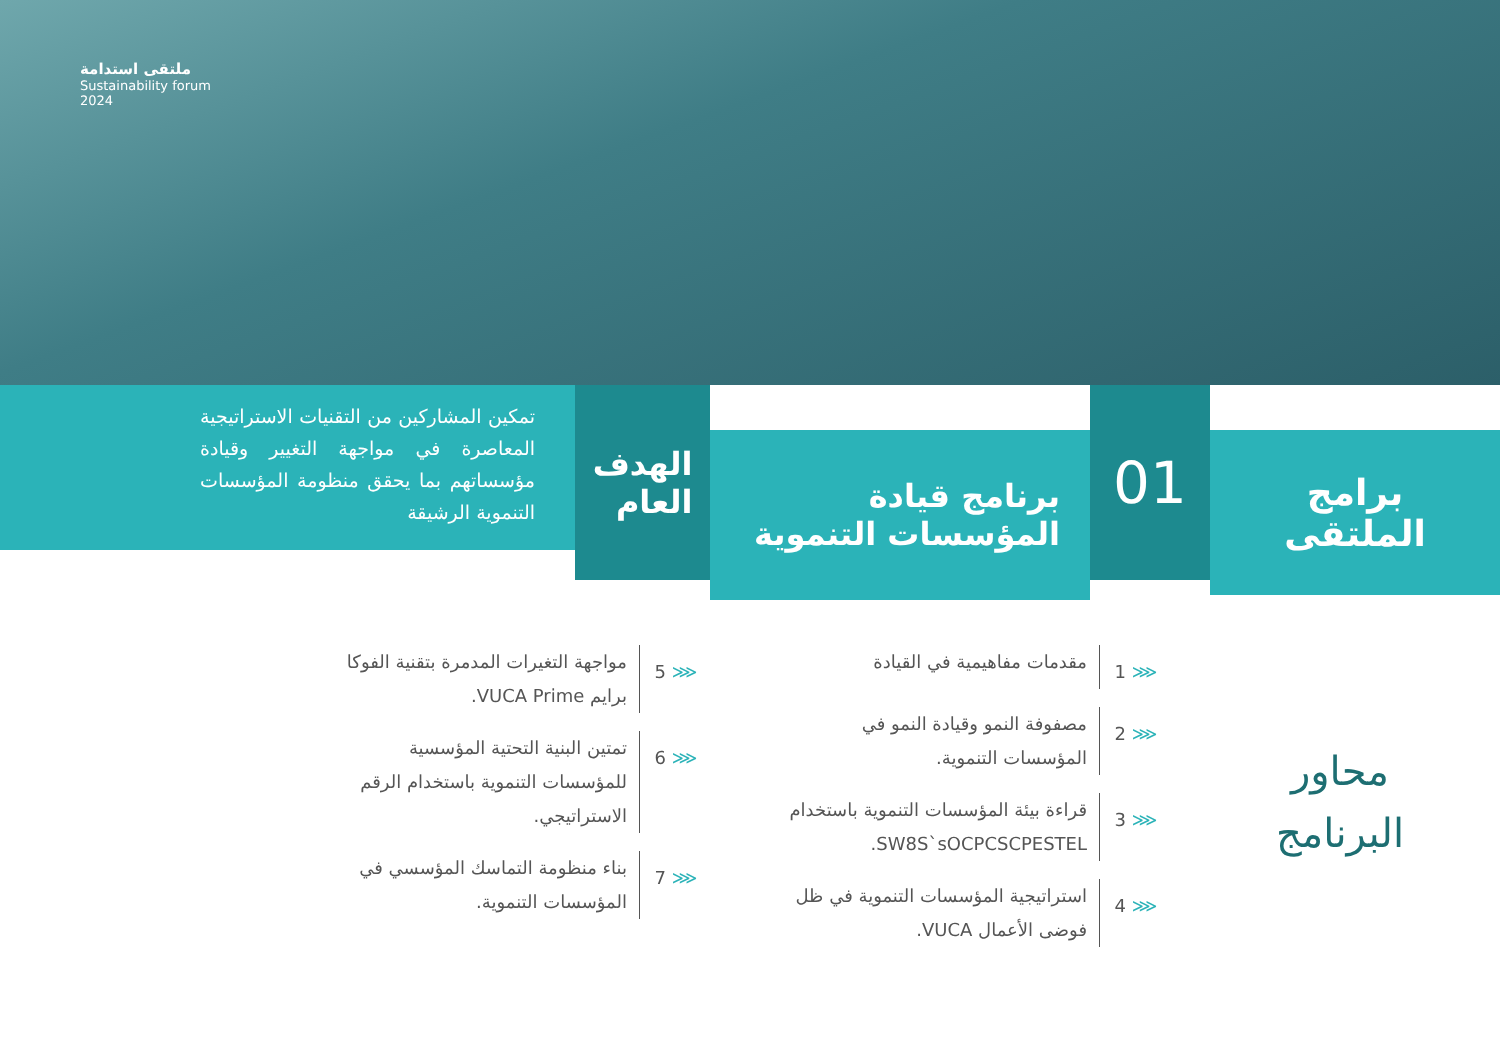ملتقى استدامة
Sustainability forum
2024
برامج
الملتقى
01
برنامج قيادة
المؤسسات التنموية
الهدف
العام
تمكين المشاركين من التقنيات الاستراتيجية المعاصرة في مواجهة التغيير وقيادة مؤسساتهم بما يحقق منظومة المؤسسات التنموية الرشيقة
محاور
البرنامج
⋘ 1
مقدمات مفاهيمية في القيادة
⋘ 2
مصفوفة النمو وقيادة النمو في المؤسسات التنموية.
⋘ 3
قراءة بيئة المؤسسات التنموية باستخدام SW8S`sOCPCSCPESTEL.
⋘ 4
استراتيجية المؤسسات التنموية في ظل فوضى الأعمال VUCA.
⋘ 5
مواجهة التغيرات المدمرة بتقنية الفوكا برايم VUCA Prime.
⋘ 6
تمتين البنية التحتية المؤسسية للمؤسسات التنموية باستخدام الرقم الاستراتيجي.
⋘ 7
بناء منظومة التماسك المؤسسي في المؤسسات التنموية.